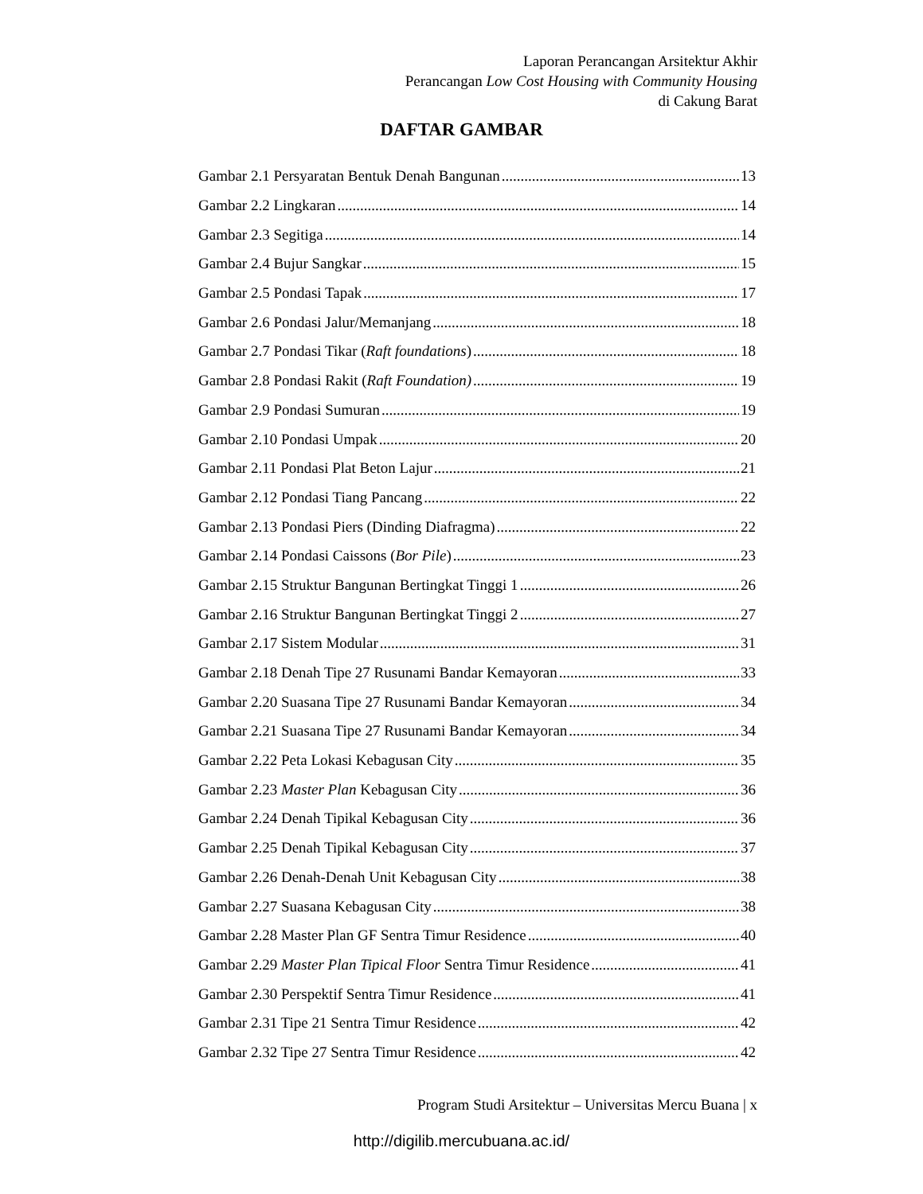Laporan Perancangan Arsitektur Akhir
Perancangan Low Cost Housing with Community Housing
di Cakung Barat
DAFTAR GAMBAR
Gambar 2.1 Persyaratan Bentuk Denah Bangunan 13
Gambar 2.2 Lingkaran 14
Gambar 2.3 Segitiga 14
Gambar 2.4 Bujur Sangkar 15
Gambar 2.5 Pondasi Tapak 17
Gambar 2.6 Pondasi Jalur/Memanjang 18
Gambar 2.7 Pondasi Tikar (Raft foundations) 18
Gambar 2.8 Pondasi Rakit (Raft Foundation) 19
Gambar 2.9 Pondasi Sumuran 19
Gambar 2.10 Pondasi Umpak 20
Gambar 2.11 Pondasi Plat Beton Lajur 21
Gambar 2.12 Pondasi Tiang Pancang 22
Gambar 2.13 Pondasi Piers (Dinding Diafragma) 22
Gambar 2.14 Pondasi Caissons (Bor Pile) 23
Gambar 2.15 Struktur Bangunan Bertingkat Tinggi 1 26
Gambar 2.16 Struktur Bangunan Bertingkat Tinggi 2 27
Gambar 2.17 Sistem Modular 31
Gambar 2.18 Denah Tipe 27 Rusunami Bandar Kemayoran 33
Gambar 2.20 Suasana Tipe 27 Rusunami Bandar Kemayoran 34
Gambar 2.21 Suasana Tipe 27 Rusunami Bandar Kemayoran 34
Gambar 2.22 Peta Lokasi Kebagusan City 35
Gambar 2.23 Master Plan Kebagusan City 36
Gambar 2.24 Denah Tipikal Kebagusan City 36
Gambar 2.25 Denah Tipikal Kebagusan City 37
Gambar 2.26 Denah-Denah Unit Kebagusan City 38
Gambar 2.27 Suasana Kebagusan City 38
Gambar 2.28 Master Plan GF Sentra Timur Residence 40
Gambar 2.29 Master Plan Tipical Floor Sentra Timur Residence 41
Gambar 2.30 Perspektif Sentra Timur Residence 41
Gambar 2.31 Tipe 21 Sentra Timur Residence 42
Gambar 2.32 Tipe 27 Sentra Timur Residence 42
Program Studi Arsitektur – Universitas Mercu Buana | x
http://digilib.mercubuana.ac.id/